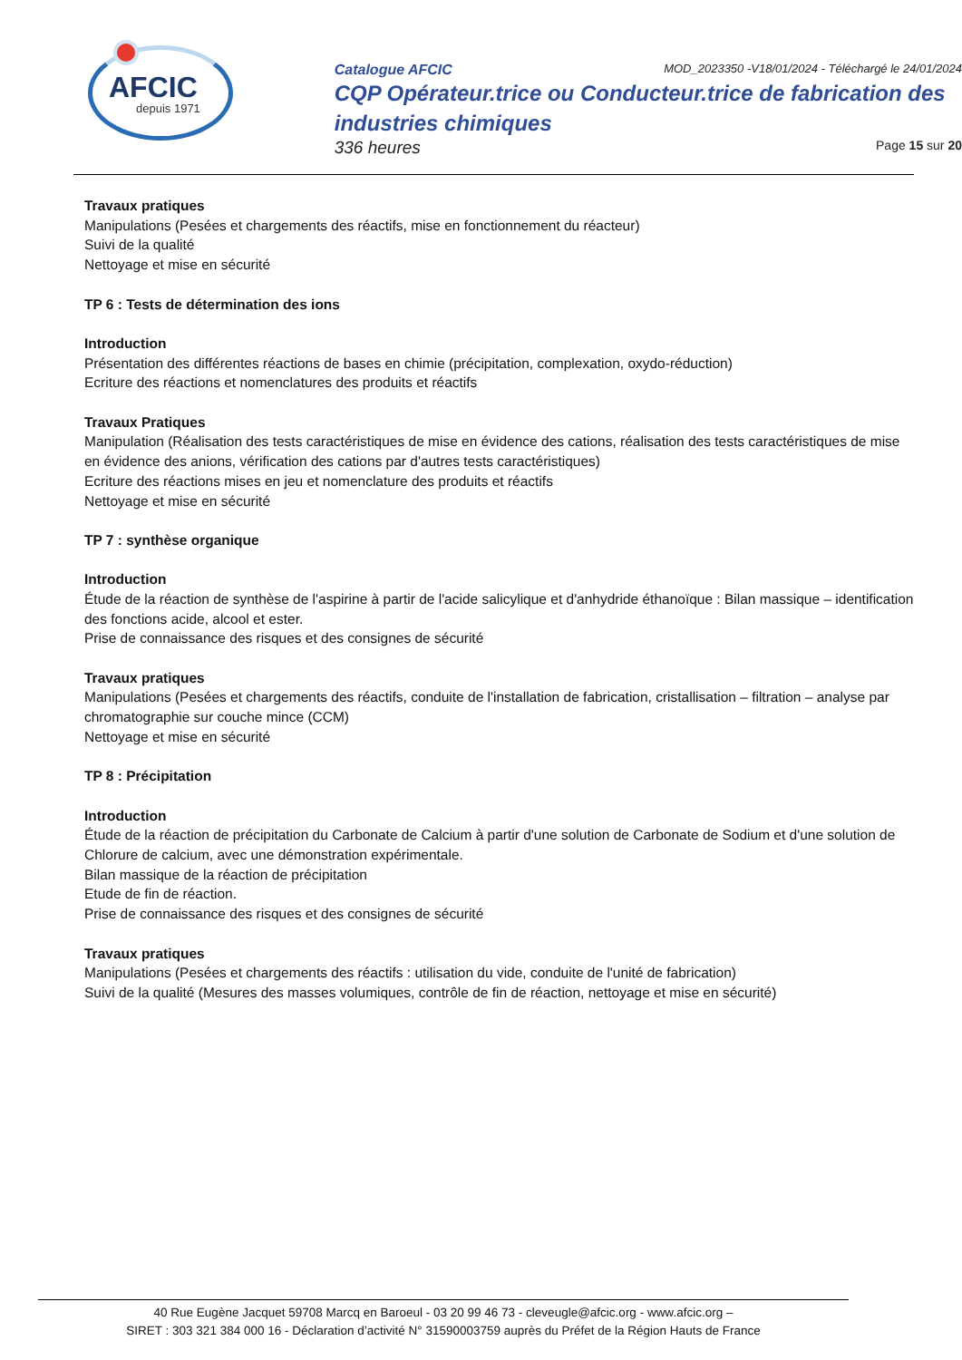AFCIC
depuis 1971
Catalogue AFCIC MOD_2023350 -V18/01/2024 - Téléchargé le 24/01/2024
CQP Opérateur.trice ou Conducteur.trice de fabrication des industries chimiques
336 heures Page 15 sur 20
Travaux pratiques
Manipulations (Pesées et chargements des réactifs, mise en fonctionnement du réacteur)
Suivi de la qualité
Nettoyage et mise en sécurité
TP 6 : Tests de détermination des ions
Introduction
Présentation des différentes réactions de bases en chimie (précipitation, complexation, oxydo-réduction)
Ecriture des réactions et nomenclatures des produits et réactifs
Travaux Pratiques
Manipulation (Réalisation des tests caractéristiques de mise en évidence des cations, réalisation des tests caractéristiques de mise en évidence des anions, vérification des cations par d'autres tests caractéristiques)
Ecriture des réactions mises en jeu et nomenclature des produits et réactifs
Nettoyage et mise en sécurité
TP 7 : synthèse organique
Introduction
Étude de la réaction de synthèse de l'aspirine à partir de l'acide salicylique et d'anhydride éthanoïque : Bilan massique – identification des fonctions acide, alcool et ester.
Prise de connaissance des risques et des consignes de sécurité
Travaux pratiques
Manipulations (Pesées et chargements des réactifs, conduite de l'installation de fabrication, cristallisation – filtration – analyse par chromatographie sur couche mince (CCM)
Nettoyage et mise en sécurité
TP 8 : Précipitation
Introduction
Étude de la réaction de précipitation du Carbonate de Calcium à partir d'une solution de Carbonate de Sodium et d'une solution de Chlorure de calcium, avec une démonstration expérimentale.
Bilan massique de la réaction de précipitation
Etude de fin de réaction.
Prise de connaissance des risques et des consignes de sécurité
Travaux pratiques
Manipulations (Pesées et chargements des réactifs : utilisation du vide, conduite de l'unité de fabrication)
Suivi de la qualité (Mesures des masses volumiques, contrôle de fin de réaction, nettoyage et mise en sécurité)
40 Rue Eugène Jacquet 59708 Marcq en Baroeul - 03 20 99 46 73 - cleveugle@afcic.org - www.afcic.org –
SIRET : 303 321 384 000 16 - Déclaration d’activité N° 31590003759 auprès du Préfet de la Région Hauts de France